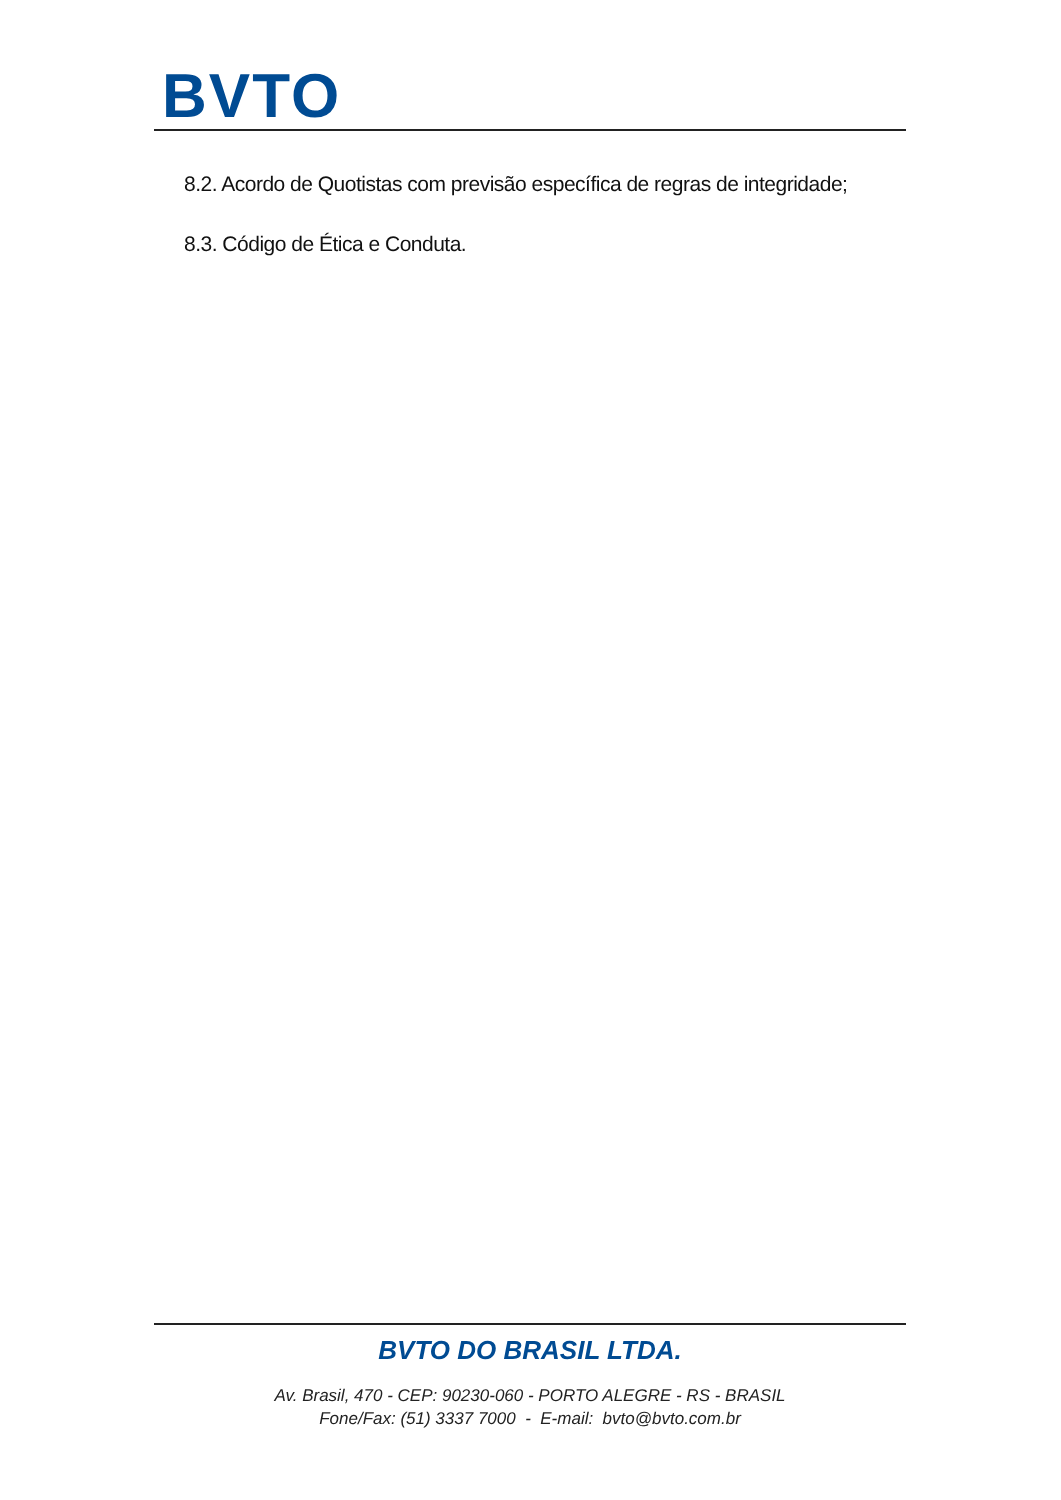BVTO
8.2. Acordo de Quotistas com previsão específica de regras de integridade;
8.3. Código de Ética e Conduta.
BVTO DO BRASIL LTDA.
Av. Brasil, 470 - CEP: 90230-060 - PORTO ALEGRE - RS - BRASIL
Fone/Fax: (51) 3337 7000 - E-mail: bvto@bvto.com.br